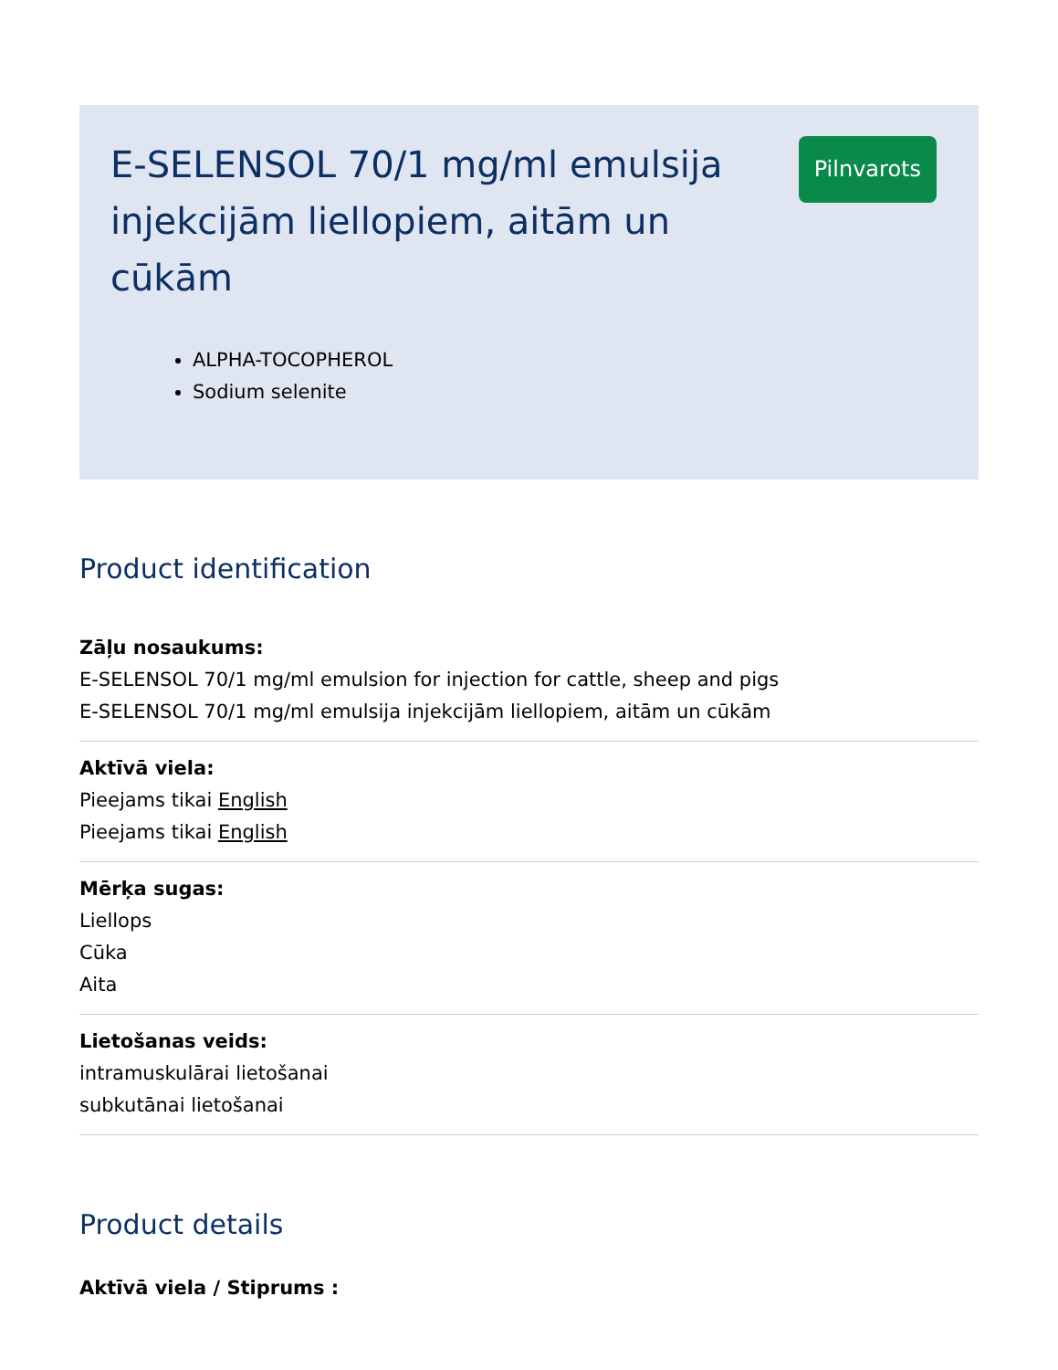E-SELENSOL 70/1 mg/ml emulsija injekcijām liellopiem, aitām un cūkām
ALPHA-TOCOPHEROL
Sodium selenite
Pilnvarots
Product identification
Zāļu nosaukums:
E-SELENSOL 70/1 mg/ml emulsion for injection for cattle, sheep and pigs
E-SELENSOL 70/1 mg/ml emulsija injekcijām liellopiem, aitām un cūkām
Aktīvā viela:
Pieejams tikai English
Pieejams tikai English
Mērķa sugas:
Liellops
Cūka
Aita
Lietošanas veids:
intramuskulārai lietošanai
subkutānai lietošanai
Product details
Aktīvā viela / Stiprums :